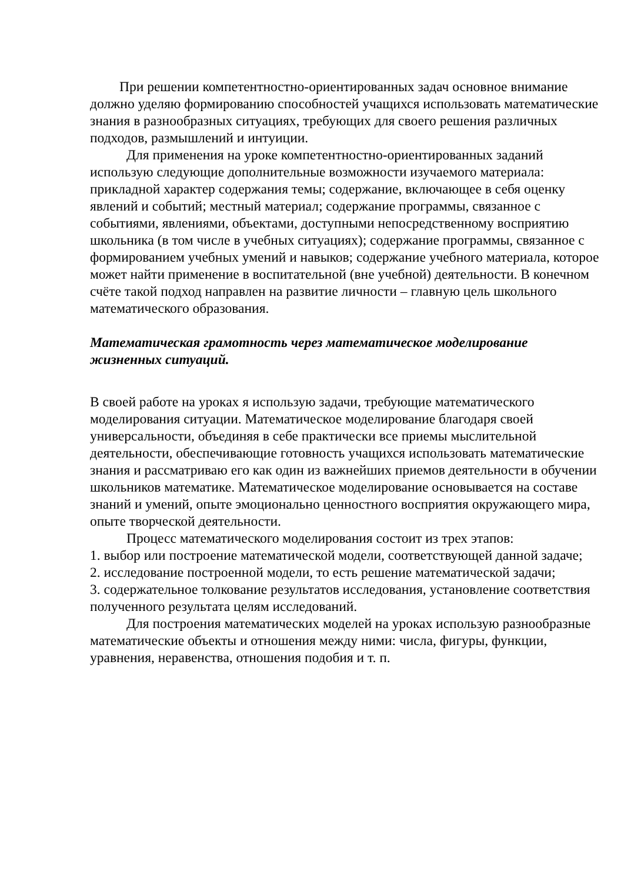При решении компетентностно-ориентированных задач основное внимание должно уделяю формированию способностей учащихся использовать математические знания в разнообразных ситуациях, требующих для своего решения различных подходов, размышлений и интуиции.
Для применения на уроке компетентностно-ориентированных заданий использую следующие дополнительные возможности изучаемого материала: прикладной характер содержания темы; содержание, включающее в себя оценку явлений и событий; местный материал; содержание программы, связанное с событиями, явлениями, объектами, доступными непосредственному восприятию школьника (в том числе в учебных ситуациях); содержание программы, связанное с формированием учебных умений и навыков; содержание учебного материала, которое может найти применение в воспитательной (вне учебной) деятельности. В конечном счёте такой подход направлен на развитие личности – главную цель школьного математического образования.
Математическая грамотность через математическое моделирование жизненных ситуаций.
В своей работе на уроках я использую задачи, требующие математического моделирования ситуации. Математическое моделирование благодаря своей универсальности, объединяя в себе практически все приемы мыслительной деятельности, обеспечивающие готовность учащихся использовать математические знания и рассматриваю его как один из важнейших приемов деятельности в обучении школьников математике. Математическое моделирование основывается на составе знаний и умений, опыте эмоционально ценностного восприятия окружающего мира, опыте творческой деятельности.
Процесс математического моделирования состоит из трех этапов:
1. выбор или построение математической модели, соответствующей данной задаче;
2. исследование построенной модели, то есть решение математической задачи;
3. содержательное толкование результатов исследования, установление соответствия полученного результата целям исследований.
Для построения математических моделей на уроках использую разнообразные математические объекты и отношения между ними: числа, фигуры, функции, уравнения, неравенства, отношения подобия и т. п.